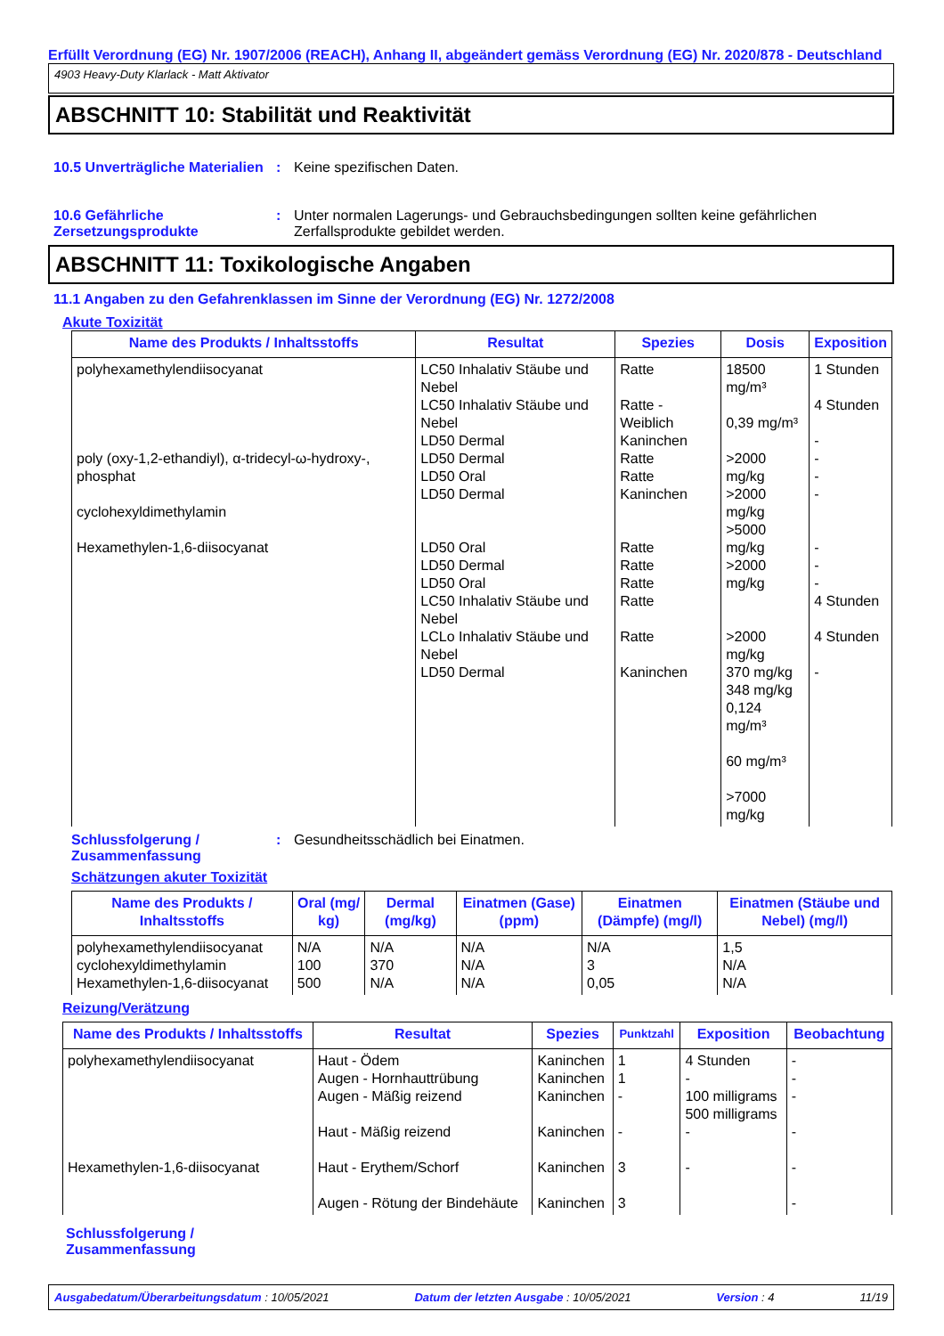Erfüllt Verordnung (EG) Nr. 1907/2006 (REACH), Anhang II, abgeändert gemäss Verordnung (EG) Nr. 2020/878 - Deutschland
4903 Heavy-Duty Klarlack - Matt Aktivator
ABSCHNITT 10: Stabilität und Reaktivität
10.5 Unverträgliche Materialien
: Keine spezifischen Daten.
10.6 Gefährliche Zersetzungsprodukte
: Unter normalen Lagerungs- und Gebrauchsbedingungen sollten keine gefährlichen Zerfallsprodukte gebildet werden.
ABSCHNITT 11: Toxikologische Angaben
11.1 Angaben zu den Gefahrenklassen im Sinne der Verordnung (EG) Nr. 1272/2008
Akute Toxizität
| Name des Produkts / Inhaltsstoffs | Resultat | Spezies | Dosis | Exposition |
| --- | --- | --- | --- | --- |
| polyhexamethylendiisocyanat poly (oxy-1,2-ethandiyl), α-tridecyl-ω-hydroxy-, phosphat cyclohexyldimethylamin Hexamethylen-1,6-diisocyanat | LC50 Inhalativ Stäube und Nebel LC50 Inhalativ Stäube und Nebel LD50 Dermal LD50 Dermal LD50 Oral LD50 Dermal LD50 Oral LD50 Dermal LD50 Oral LC50 Inhalativ Stäube und Nebel LCLo Inhalativ Stäube und Nebel LD50 Dermal | Ratte Ratte - Weiblich Kaninchen Ratte Ratte Kaninchen Ratte Ratte Ratte Ratte Ratte Kaninchen | 18500 mg/m³ 0,39 mg/m³ >2000 mg/kg >2000 mg/kg >5000 mg/kg >2000 mg/kg >2000 mg/kg 370 mg/kg 348 mg/kg 0,124 mg/m³ 60 mg/m³ >7000 mg/kg | 1 Stunden 4 Stunden - - - - - - - 4 Stunden 4 Stunden - |
Schlussfolgerung / Zusammenfassung
: Gesundheitsschädlich bei Einatmen.
Schätzungen akuter Toxizität
| Name des Produkts / Inhaltsstoffs | Oral (mg/ kg) | Dermal (mg/kg) | Einatmen (Gase) (ppm) | Einatmen (Dämpfe) (mg/l) | Einatmen (Stäube und Nebel) (mg/l) |
| --- | --- | --- | --- | --- | --- |
| polyhexamethylendiisocyanat cyclohexyldimethylamin Hexamethylen-1,6-diisocyanat | N/A 100 500 | N/A 370 N/A | N/A N/A N/A | N/A 3 0,05 | 1,5 N/A N/A |
Reizung/Verätzung
| Name des Produkts / Inhaltsstoffs | Resultat | Spezies | Punktzahl | Exposition | Beobachtung |
| --- | --- | --- | --- | --- | --- |
| polyhexamethylendiisocyanat Hexamethylen-1,6-diisocyanat | Haut - Ödem Augen - Hornhauttrübung Augen - Mäßig reizend Haut - Mäßig reizend Haut - Erythem/Schorf Augen - Rötung der Bindehäute | Kaninchen Kaninchen Kaninchen Kaninchen Kaninchen Kaninchen | 1 1 - - 3 3 | 4 Stunden - 100 milligrams 500 milligrams - - | - - - - - - |
Schlussfolgerung / Zusammenfassung
Ausgabedatum/Überarbeitungsdatum : 10/05/2021 Datum der letzten Ausgabe : 10/05/2021 Version : 4 11/19